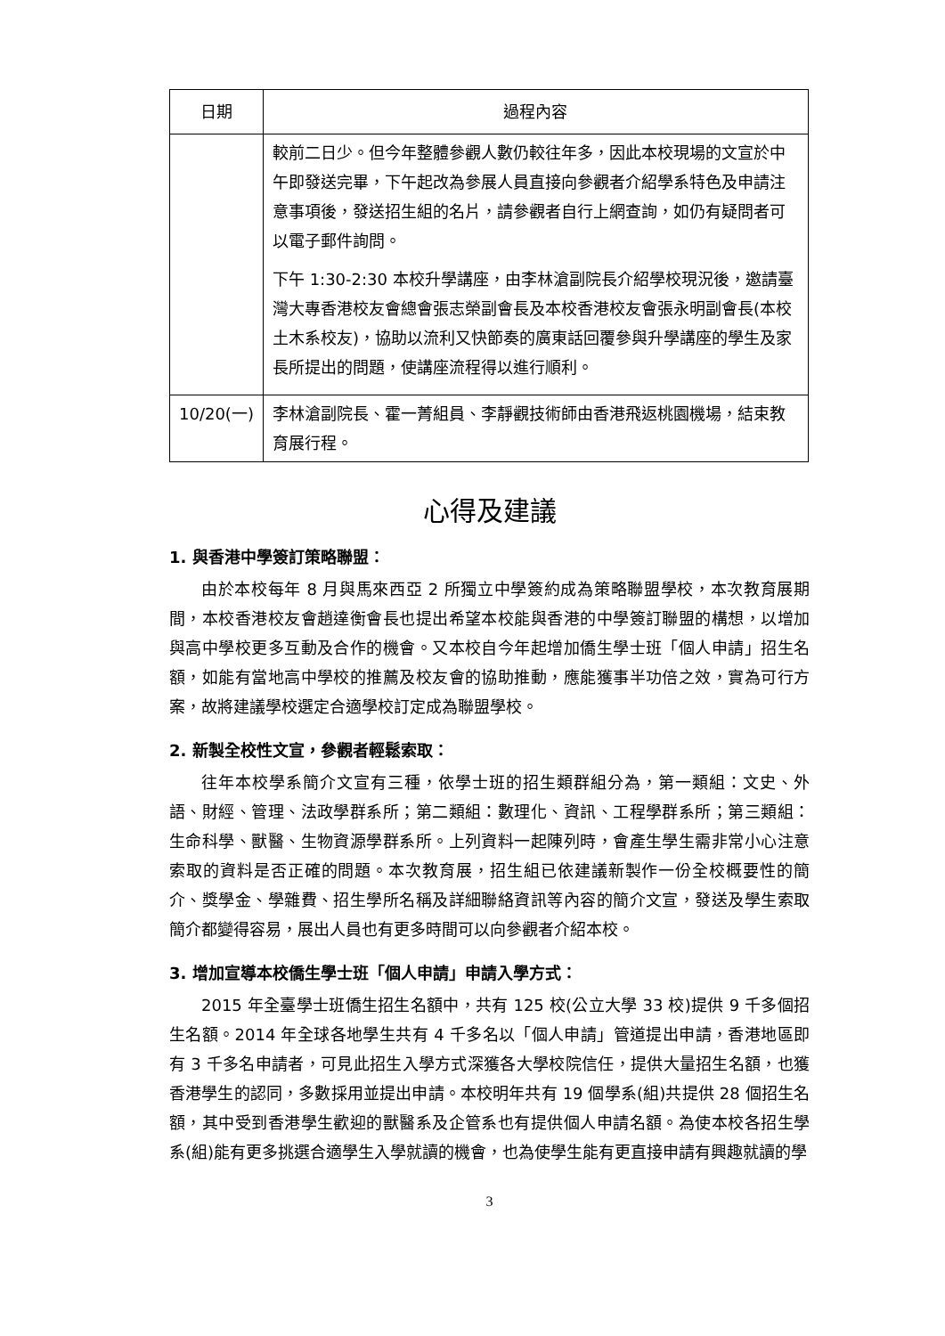| 日期 | 過程內容 |
| --- | --- |
| | 較前二日少。但今年整體參觀人數仍較往年多，因此本校現場的文宣於中午即發送完畢，下午起改為參展人員直接向參觀者介紹學系特色及申請注意事項後，發送招生組的名片，請參觀者自行上網查詢，如仍有疑問者可以電子郵件詢問。 下午 1:30-2:30 本校升學講座，由李林滄副院長介紹學校現況後，邀請臺灣大專香港校友會總會張志榮副會長及本校香港校友會張永明副會長(本校土木系校友)，協助以流利又快節奏的廣東話回覆參與升學講座的學生及家長所提出的問題，使講座流程得以進行順利。 |
| 10/20(一) | 李林滄副院長、霍一菁組員、李靜觀技術師由香港飛返桃園機場，結束教育展行程。 |
心得及建議
1. 與香港中學簽訂策略聯盟：
由於本校每年 8 月與馬來西亞 2 所獨立中學簽約成為策略聯盟學校，本次教育展期間，本校香港校友會趙達衡會長也提出希望本校能與香港的中學簽訂聯盟的構想，以增加與高中學校更多互動及合作的機會。又本校自今年起增加僑生學士班「個人申請」招生名額，如能有當地高中學校的推薦及校友會的協助推動，應能獲事半功倍之效，實為可行方案，故將建議學校選定合適學校訂定成為聯盟學校。
2. 新製全校性文宣，參觀者輕鬆索取：
往年本校學系簡介文宣有三種，依學士班的招生類群組分為，第一類組：文史、外語、財經、管理、法政學群系所；第二類組：數理化、資訊、工程學群系所；第三類組：生命科學、獸醫、生物資源學群系所。上列資料一起陳列時，會產生學生需非常小心注意索取的資料是否正確的問題。本次教育展，招生組已依建議新製作一份全校概要性的簡介、獎學金、學雜費、招生學所名稱及詳細聯絡資訊等內容的簡介文宣，發送及學生索取簡介都變得容易，展出人員也有更多時間可以向參觀者介紹本校。
3. 增加宣導本校僑生學士班「個人申請」申請入學方式：
2015 年全臺學士班僑生招生名額中，共有 125 校(公立大學 33 校)提供 9 千多個招生名額。2014 年全球各地學生共有 4 千多名以「個人申請」管道提出申請，香港地區即有 3 千多名申請者，可見此招生入學方式深獲各大學校院信任，提供大量招生名額，也獲香港學生的認同，多數採用並提出申請。本校明年共有 19 個學系(組)共提供 28 個招生名額，其中受到香港學生歡迎的獸醫系及企管系也有提供個人申請名額。為使本校各招生學系(組)能有更多挑選合適學生入學就讀的機會，也為使學生能有更直接申請有興趣就讀的學
3